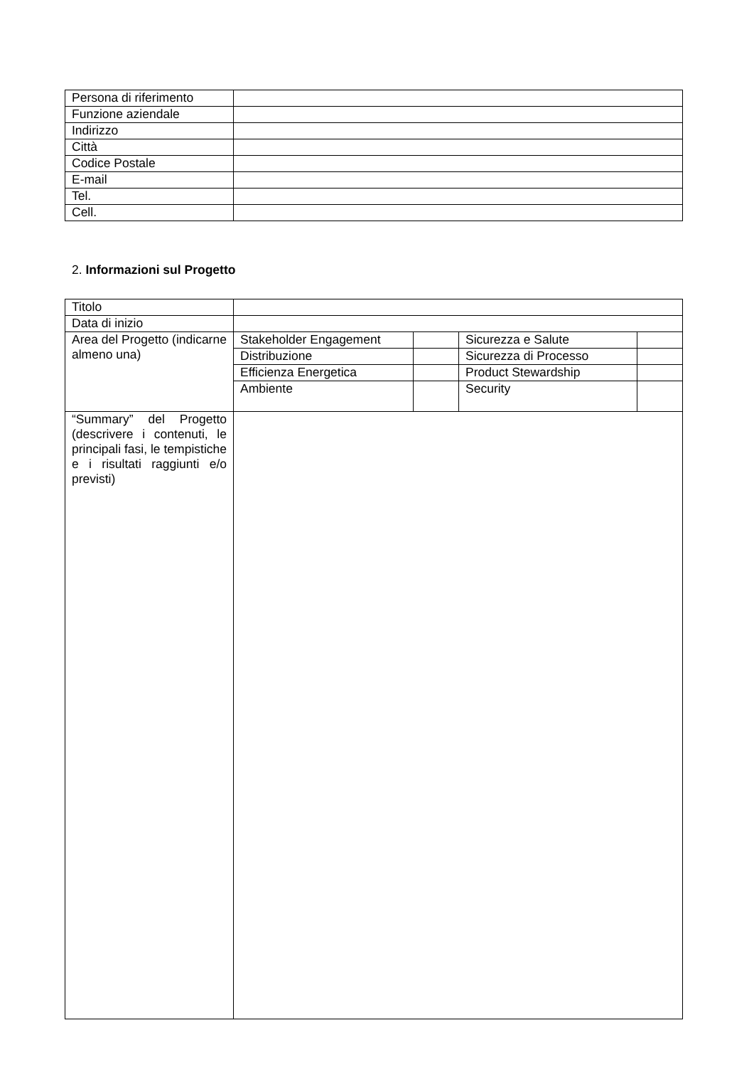| Persona di riferimento | |
| Funzione aziendale | |
| Indirizzo | |
| Città | |
| Codice Postale | |
| E-mail | |
| Tel. | |
| Cell. | |
2. Informazioni sul Progetto
| Titolo | | | | |
| Data di inizio | | | | |
| Area del Progetto (indicarne almeno una) | Stakeholder Engagement | | Sicurezza e Salute | |
| | Distribuzione | | Sicurezza di Processo | |
| | Efficienza Energetica | | Product Stewardship | |
| | Ambiente | | Security | |
| “Summary” del Progetto (descrivere i contenuti, le principali fasi, le tempistiche e i risultati raggiunti e/o previsti) | | | | |